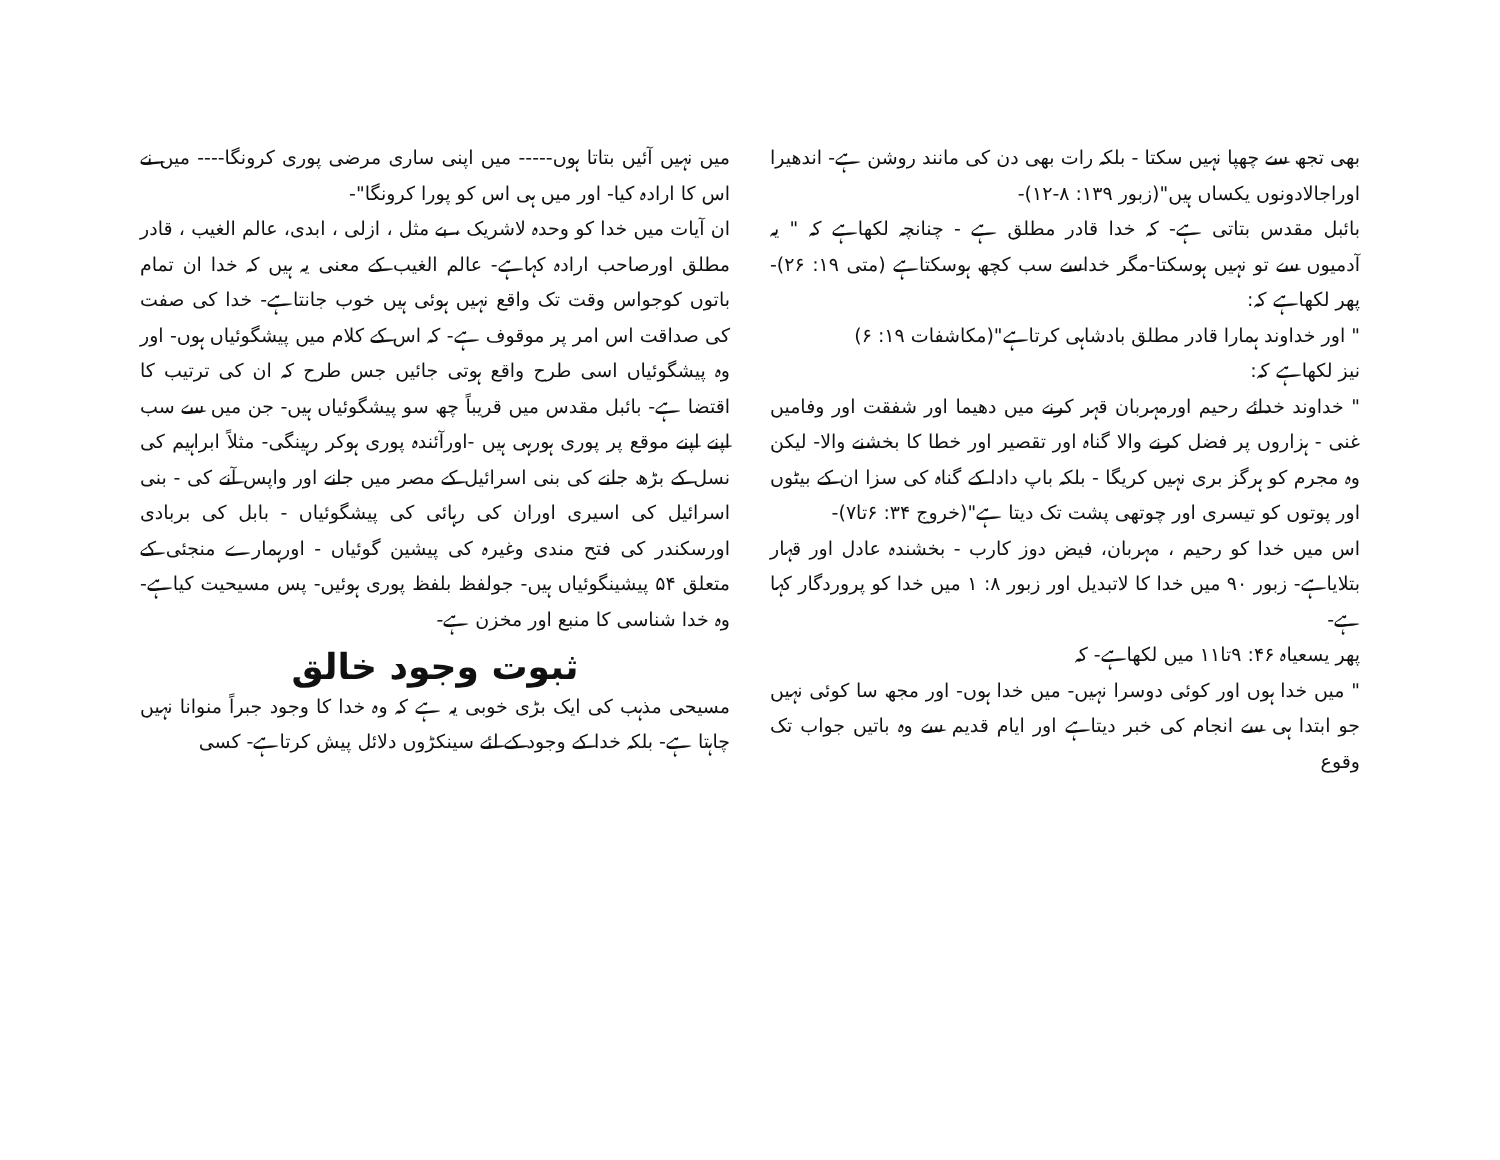بھی تجھ سے چھپا نہیں سکتا - بلکہ رات بھی دن کی مانند روشن ہے- اندھیرا اوراجالادونوں یکساں ہیں"(زبور ۱۳۹: ۸-۱۲)-
بائبل مقدس بتاتی ہے- کہ خدا قادر مطلق ہے - چنانچہ لکھاہے کہ " یہ آدمیوں سے تو نہیں ہوسکتا-مگر خداسے سب کچھ ہوسکتاہے (متی ۱۹: ۲۶)- پھر لکھاہے کہ:
" اور خداوند ہمارا قادر مطلق بادشاہی کرتاہے"(مکاشفات ۱۹: ۶)
نیز لکھاہے کہ:
" خداوند خدائے رحیم اورمہربان قہر کرنے میں دھیما اور شفقت اور وفامیں غنی - ہزاروں پر فضل کرنے والا گناہ اور تقصیر اور خطا کا بخشنے والا- لیکن وہ مجرم کو ہرگز بری نہیں کریگا - بلکہ باپ دادا کے گناہ کی سزا ان کے بیٹوں اور پوتوں کو تیسری اور چوتھی پشت تک دیتا ہے"(خروج ۳۴: ۶تا۷)-
اس میں خدا کو رحیم ، مہربان، فیض دوز کارب - بخشندہ عادل اور قہار بتلایاہے- زبور ۹۰ میں خدا کا لاتبدیل اور زبور ۸: ۱ میں خدا کو پروردگار کہا ہے-
پھر یسعیاہ ۴۶: ۹تا۱۱ میں لکھاہے- کہ
" میں خدا ہوں اور کوئی دوسرا نہیں- میں خدا ہوں- اور مجھ سا کوئی نہیں جو ابتدا ہی سے انجام کی خبر دیتاہے اور ایام قدیم سے وہ باتیں جواب تک وقوع
میں نہیں آئیں بتاتا ہوں----- میں اپنی ساری مرضی پوری کرونگا---- میں نے اس کا ارادہ کیا- اور میں ہی اس کو پورا کرونگا"-
ان آیات میں خدا کو وحدہ لاشریک ، بے مثل ، ازلی ، ابدی، عالم الغیب ، قادر مطلق اورصاحب ارادہ کہاہے- عالم الغیب کے معنی یہ ہیں کہ خدا ان تمام باتوں کوجواس وقت تک واقع نہیں ہوئی ہیں خوب جانتاہے- خدا کی صفت کی صداقت اس امر پر موقوف ہے- کہ اس کے کلام میں پیشگوئیاں ہوں- اور وہ پیشگوئیاں اسی طرح واقع ہوتی جائیں جس طرح کہ ان کی ترتیب کا اقتضا ہے- بائبل مقدس میں قریباً چھ سو پیشگوئیاں ہیں- جن میں سے سب اپنے اپنے موقع پر پوری ہورہی ہیں -اورآئندہ پوری ہوکر رہینگی- مثلاً ابراہیم کی نسل کے بڑھ جانے کی بنی اسرائیل کے مصر میں جانے اور واپس آنے کی - بنی اسرائیل کی اسیری اوران کی رہائی کی پیشگوئیاں - بابل کی بربادی اورسکندر کی فتح مندی وغیرہ کی پیشین گوئیاں - اورہمارے منجئی کے متعلق ۵۴ پیشینگوئیاں ہیں- جولفظ بلفظ پوری ہوئیں- پس مسیحیت کیاہے- وہ خدا شناسی کا منبع اور مخزن ہے-
ثبوت وجود خالق
مسیحی مذہب کی ایک بڑی خوبی یہ ہے کہ وہ خدا کا وجود جبراً منوانا نہیں چاہتا ہے- بلکہ خدا کے وجود کے لئے سینکڑوں دلائل پیش کرتاہے- کسی